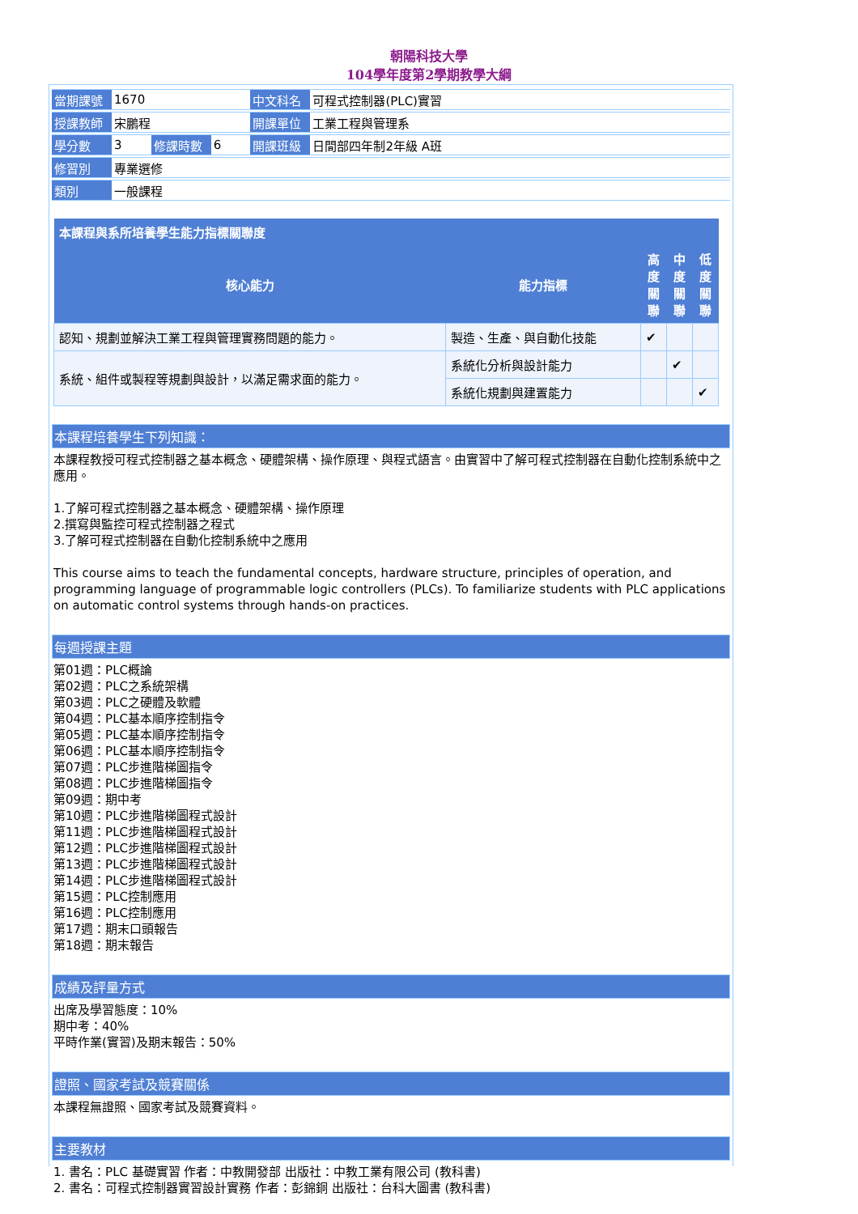朝陽科技大學
104學年度第2學期教學大綱
| 當期課號 | 1670 | | | 中文科名 | 可程式控制器(PLC)實習 |
| 授課教師 | 宋鵬程 | | | 開課單位 | 工業工程與管理系 |
| 學分數 | 3 | 修課時數 | 6 | 開課班級 | 日間部四年制2年級 A班 |
| 修習別 | 專業選修 | | | | |
| 類別 | 一般課程 | | | | |
| 本課程與系所培養學生能力指標關聯度 | | | | |
| --- | --- | --- | --- | --- |
| 核心能力 | 能力指標 | 高 度 關 聯 | 中 度 關 聯 | 低 度 關 聯 |
| 認知、規劃並解決工業工程與管理實務問題的能力。 | 製造、生產、與自動化技能 | ✔ | | |
| 系統、組件或製程等規劃與設計，以滿足需求面的能力。 | 系統化分析與設計能力 | | ✔ | |
| | 系統化規劃與建置能力 | | | ✔ |
本課程培養學生下列知識：
本課程教授可程式控制器之基本概念、硬體架構、操作原理、與程式語言。由實習中了解可程式控制器在自動化控制系統中之應用。
1.了解可程式控制器之基本概念、硬體架構、操作原理
2.撰寫與監控可程式控制器之程式
3.了解可程式控制器在自動化控制系統中之應用
This course aims to teach the fundamental concepts, hardware structure, principles of operation, and programming language of programmable logic controllers (PLCs). To familiarize students with PLC applications on automatic control systems through hands-on practices.
每週授課主題
第01週：PLC概論
第02週：PLC之系統架構
第03週：PLC之硬體及軟體
第04週：PLC基本順序控制指令
第05週：PLC基本順序控制指令
第06週：PLC基本順序控制指令
第07週：PLC步進階梯圖指令
第08週：PLC步進階梯圖指令
第09週：期中考
第10週：PLC步進階梯圖程式設計
第11週：PLC步進階梯圖程式設計
第12週：PLC步進階梯圖程式設計
第13週：PLC步進階梯圖程式設計
第14週：PLC步進階梯圖程式設計
第15週：PLC控制應用
第16週：PLC控制應用
第17週：期末口頭報告
第18週：期末報告
成績及評量方式
出席及學習態度：10%
期中考：40%
平時作業(實習)及期末報告：50%
證照、國家考試及競賽關係
本課程無證照、國家考試及競賽資料。
主要教材
1. 書名：PLC 基礎實習 作者：中教開發部 出版社：中教工業有限公司 (教科書)
2. 書名：可程式控制器實習設計實務 作者：彭錦銅 出版社：台科大圖書 (教科書)